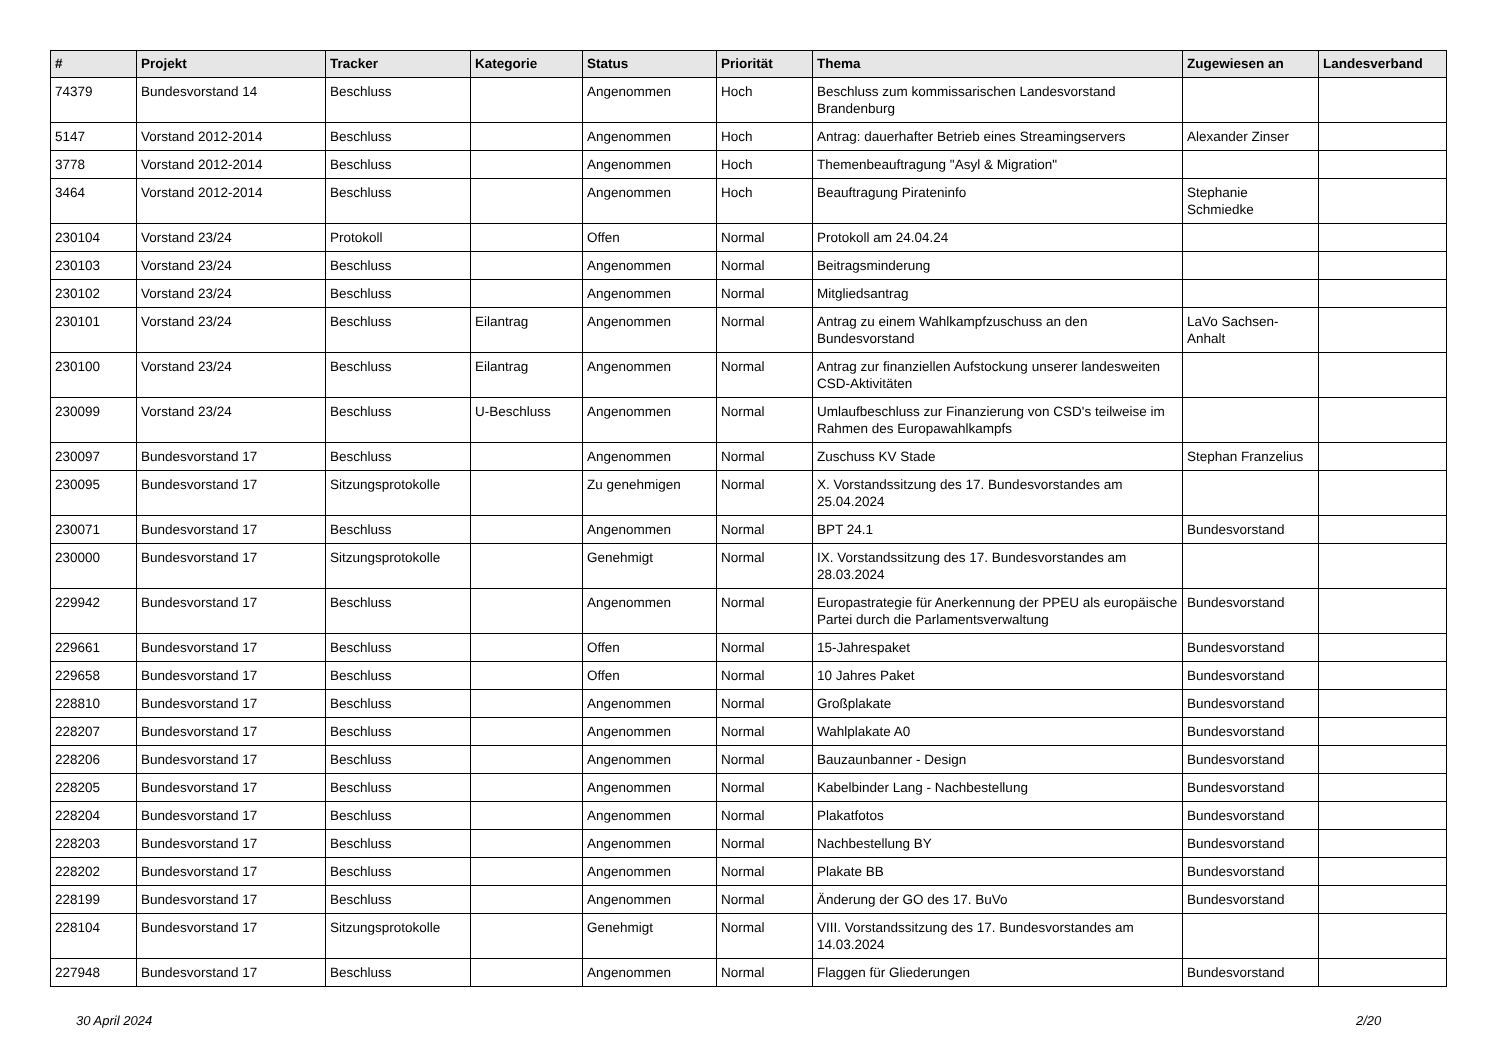| # | Projekt | Tracker | Kategorie | Status | Priorität | Thema | Zugewiesen an | Landesverband |
| --- | --- | --- | --- | --- | --- | --- | --- | --- |
| 74379 | Bundesvorstand 14 | Beschluss | | Angenommen | Hoch | Beschluss zum kommissarischen Landesvorstand Brandenburg | | |
| 5147 | Vorstand 2012-2014 | Beschluss | | Angenommen | Hoch | Antrag: dauerhafter Betrieb eines Streamingservers | Alexander Zinser | |
| 3778 | Vorstand 2012-2014 | Beschluss | | Angenommen | Hoch | Themenbeauftragung "Asyl & Migration" | | |
| 3464 | Vorstand 2012-2014 | Beschluss | | Angenommen | Hoch | Beauftragung Pirateninfo | Stephanie Schmiedke | |
| 230104 | Vorstand 23/24 | Protokoll | | Offen | Normal | Protokoll am 24.04.24 | | |
| 230103 | Vorstand 23/24 | Beschluss | | Angenommen | Normal | Beitragsminderung | | |
| 230102 | Vorstand 23/24 | Beschluss | | Angenommen | Normal | Mitgliedsantrag | | |
| 230101 | Vorstand 23/24 | Beschluss | Eilantrag | Angenommen | Normal | Antrag zu einem Wahlkampfzuschuss an den Bundesvorstand | LaVo Sachsen-Anhalt | |
| 230100 | Vorstand 23/24 | Beschluss | Eilantrag | Angenommen | Normal | Antrag zur finanziellen Aufstockung unserer landesweiten CSD-Aktivitäten | | |
| 230099 | Vorstand 23/24 | Beschluss | U-Beschluss | Angenommen | Normal | Umlaufbeschluss zur Finanzierung von CSD's teilweise im Rahmen des Europawahlkampfs | | |
| 230097 | Bundesvorstand 17 | Beschluss | | Angenommen | Normal | Zuschuss KV Stade | Stephan Franzelius | |
| 230095 | Bundesvorstand 17 | Sitzungsprotokolle | | Zu genehmigen | Normal | X. Vorstandssitzung des 17. Bundesvorstandes am 25.04.2024 | | |
| 230071 | Bundesvorstand 17 | Beschluss | | Angenommen | Normal | BPT 24.1 | Bundesvorstand | |
| 230000 | Bundesvorstand 17 | Sitzungsprotokolle | | Genehmigt | Normal | IX. Vorstandssitzung des 17. Bundesvorstandes am 28.03.2024 | | |
| 229942 | Bundesvorstand 17 | Beschluss | | Angenommen | Normal | Europastrategie für Anerkennung der PPEU als europäische Partei durch die Parlamentsverwaltung | Bundesvorstand | |
| 229661 | Bundesvorstand 17 | Beschluss | | Offen | Normal | 15-Jahrespaket | Bundesvorstand | |
| 229658 | Bundesvorstand 17 | Beschluss | | Offen | Normal | 10 Jahres Paket | Bundesvorstand | |
| 228810 | Bundesvorstand 17 | Beschluss | | Angenommen | Normal | Großplakate | Bundesvorstand | |
| 228207 | Bundesvorstand 17 | Beschluss | | Angenommen | Normal | Wahlplakate A0 | Bundesvorstand | |
| 228206 | Bundesvorstand 17 | Beschluss | | Angenommen | Normal | Bauzaunbanner - Design | Bundesvorstand | |
| 228205 | Bundesvorstand 17 | Beschluss | | Angenommen | Normal | Kabelbinder Lang - Nachbestellung | Bundesvorstand | |
| 228204 | Bundesvorstand 17 | Beschluss | | Angenommen | Normal | Plakatfotos | Bundesvorstand | |
| 228203 | Bundesvorstand 17 | Beschluss | | Angenommen | Normal | Nachbestellung BY | Bundesvorstand | |
| 228202 | Bundesvorstand 17 | Beschluss | | Angenommen | Normal | Plakate BB | Bundesvorstand | |
| 228199 | Bundesvorstand 17 | Beschluss | | Angenommen | Normal | Änderung der GO des 17. BuVo | Bundesvorstand | |
| 228104 | Bundesvorstand 17 | Sitzungsprotokolle | | Genehmigt | Normal | VIII. Vorstandssitzung des 17. Bundesvorstandes am 14.03.2024 | | |
| 227948 | Bundesvorstand 17 | Beschluss | | Angenommen | Normal | Flaggen für Gliederungen | Bundesvorstand | |
30 April 2024 2/20